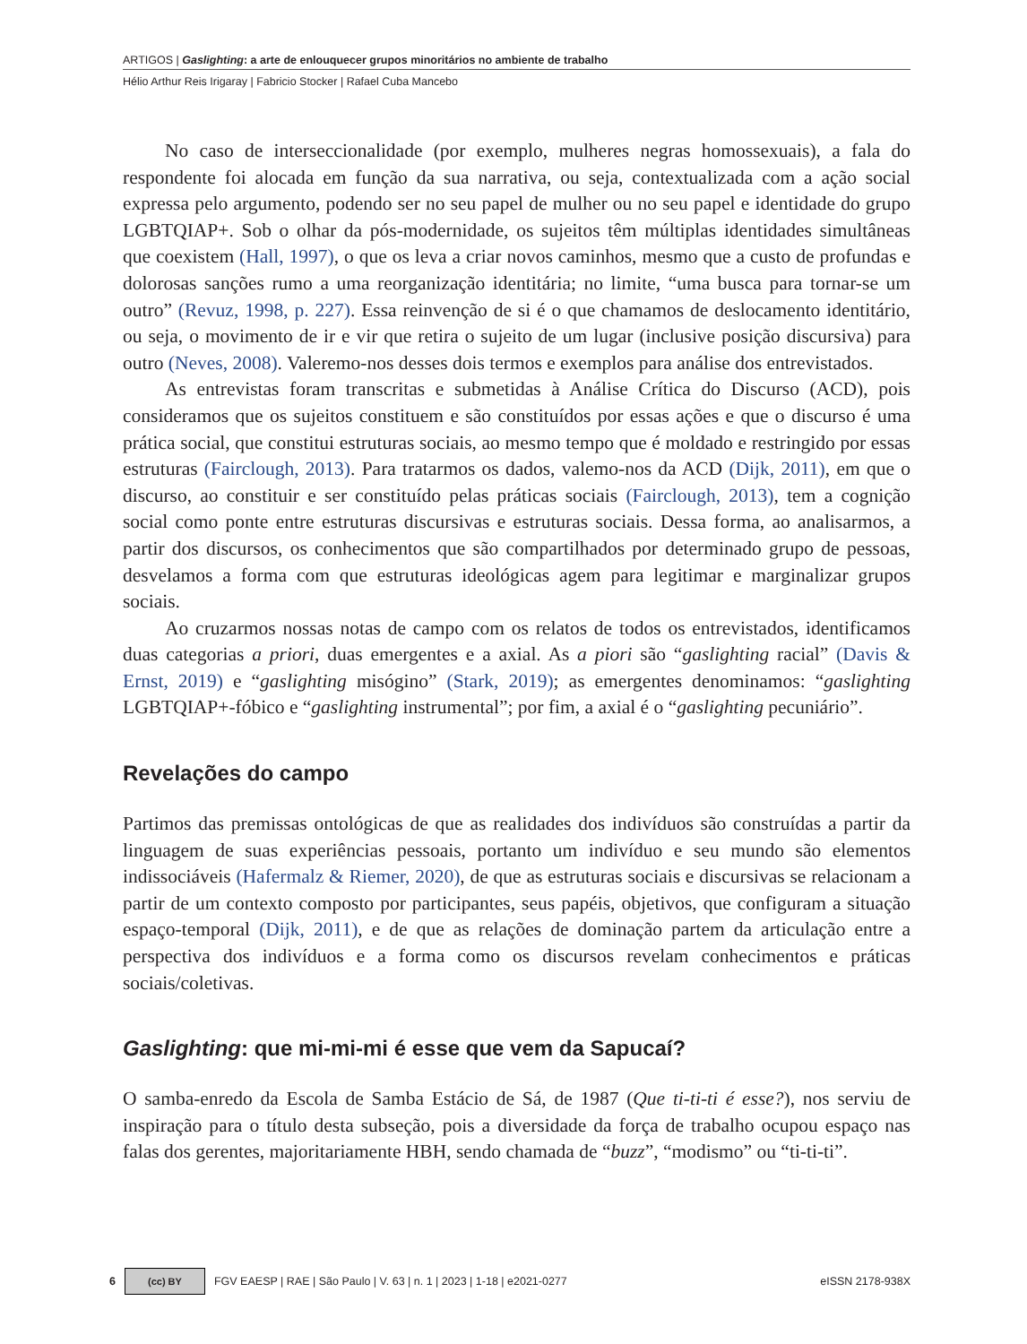ARTIGOS | Gaslighting: a arte de enlouquecer grupos minoritários no ambiente de trabalho
Hélio Arthur Reis Irigaray | Fabricio Stocker | Rafael Cuba Mancebo
No caso de interseccionalidade (por exemplo, mulheres negras homossexuais), a fala do respondente foi alocada em função da sua narrativa, ou seja, contextualizada com a ação social expressa pelo argumento, podendo ser no seu papel de mulher ou no seu papel e identidade do grupo LGBTQIAP+. Sob o olhar da pós-modernidade, os sujeitos têm múltiplas identidades simultâneas que coexistem (Hall, 1997), o que os leva a criar novos caminhos, mesmo que a custo de profundas e dolorosas sanções rumo a uma reorganização identitária; no limite, “uma busca para tornar-se um outro” (Revuz, 1998, p. 227). Essa reinvenção de si é o que chamamos de deslocamento identitário, ou seja, o movimento de ir e vir que retira o sujeito de um lugar (inclusive posição discursiva) para outro (Neves, 2008). Valeremo-nos desses dois termos e exemplos para análise dos entrevistados.
As entrevistas foram transcritas e submetidas à Análise Crítica do Discurso (ACD), pois consideramos que os sujeitos constituem e são constituídos por essas ações e que o discurso é uma prática social, que constitui estruturas sociais, ao mesmo tempo que é moldado e restringido por essas estruturas (Fairclough, 2013). Para tratarmos os dados, valemo-nos da ACD (Dijk, 2011), em que o discurso, ao constituir e ser constituído pelas práticas sociais (Fairclough, 2013), tem a cognição social como ponte entre estruturas discursivas e estruturas sociais. Dessa forma, ao analisarmos, a partir dos discursos, os conhecimentos que são compartilhados por determinado grupo de pessoas, desvelamos a forma com que estruturas ideológicas agem para legitimar e marginalizar grupos sociais.
Ao cruzarmos nossas notas de campo com os relatos de todos os entrevistados, identificamos duas categorias a priori, duas emergentes e a axial. As a piori são “gaslighting racial” (Davis & Ernst, 2019) e “gaslighting misógino” (Stark, 2019); as emergentes denominamos: “gaslighting LGBTQIAP+-fóbico e “gaslighting instrumental”; por fim, a axial é o “gaslighting pecuniário”.
Revelações do campo
Partimos das premissas ontológicas de que as realidades dos indivíduos são construídas a partir da linguagem de suas experiências pessoais, portanto um indivíduo e seu mundo são elementos indissociáveis (Hafermalz & Riemer, 2020), de que as estruturas sociais e discursivas se relacionam a partir de um contexto composto por participantes, seus papéis, objetivos, que configuram a situação espaço-temporal (Dijk, 2011), e de que as relações de dominação partem da articulação entre a perspectiva dos indivíduos e a forma como os discursos revelam conhecimentos e práticas sociais/coletivas.
Gaslighting: que mi-mi-mi é esse que vem da Sapucaí?
O samba-enredo da Escola de Samba Estácio de Sá, de 1987 (Que ti-ti-ti é esse?), nos serviu de inspiração para o título desta subseção, pois a diversidade da força de trabalho ocupou espaço nas falas dos gerentes, majoritariamente HBH, sendo chamada de “buzz”, “modismo” ou “ti-ti-ti”.
6
(cc) BY
FGV EAESP | RAE | São Paulo | V. 63 | n. 1 | 2023 | 1-18 | e2021-0277 eISSN 2178-938X